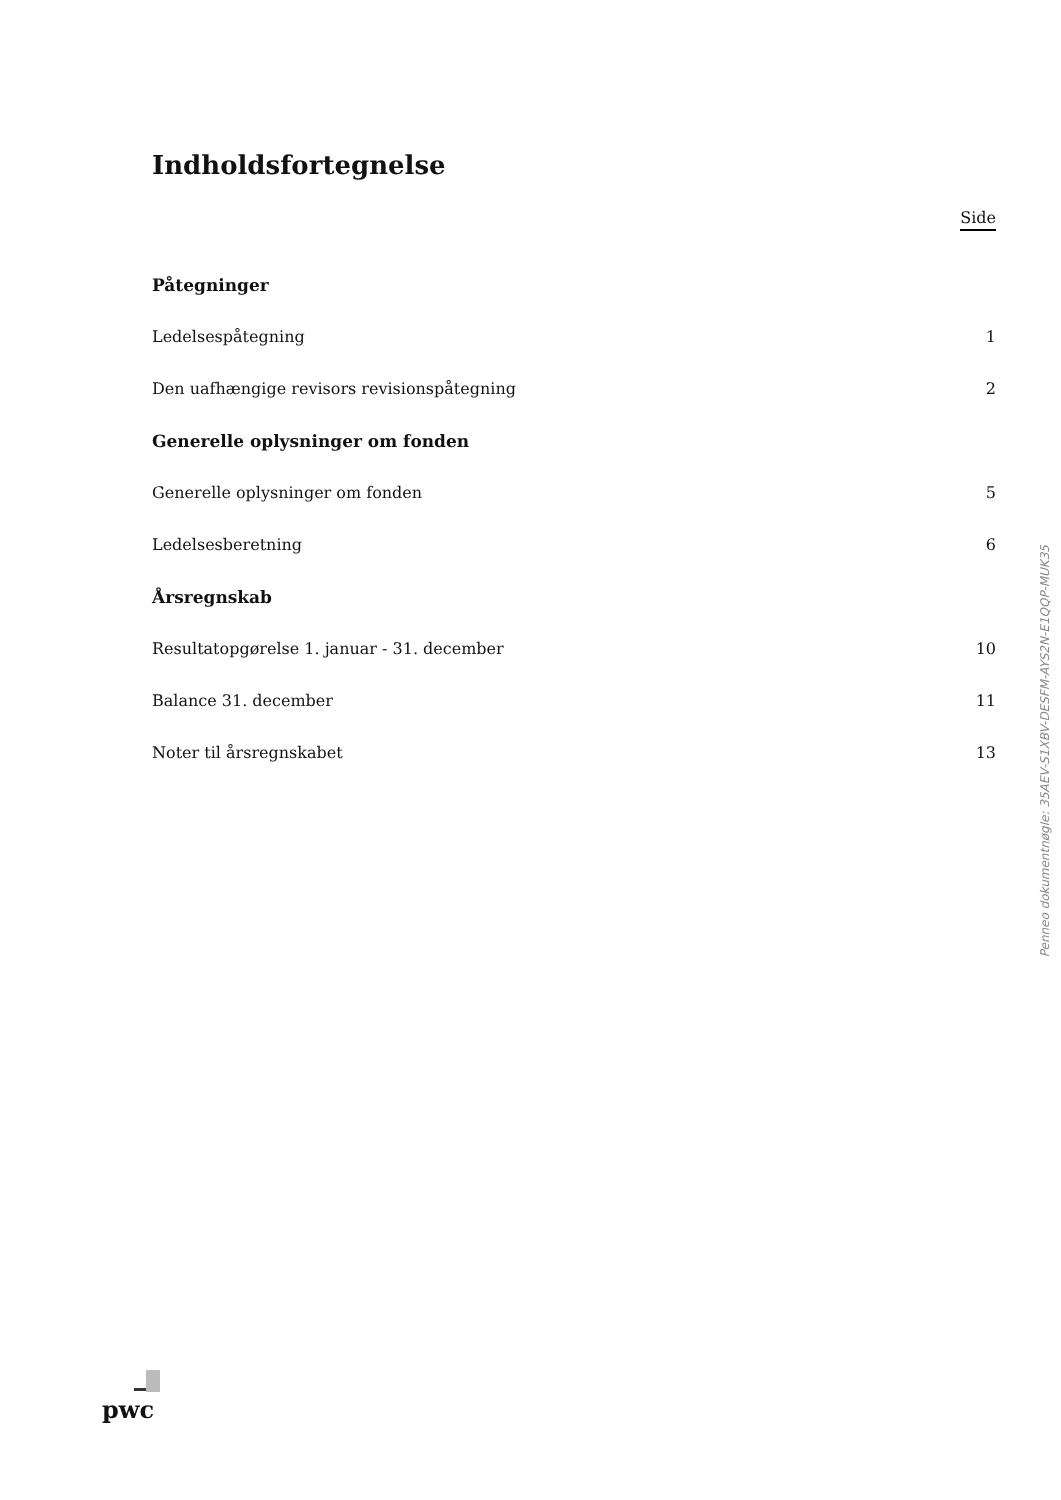Indholdsfortegnelse
Side
Påtegninger
Ledelsespåtegning 1
Den uafhængige revisors revisionspåtegning 2
Generelle oplysninger om fonden
Generelle oplysninger om fonden 5
Ledelsesberetning 6
Årsregnskab
Resultatopgørelse 1. januar - 31. december 10
Balance 31. december 11
Noter til årsregnskabet 13
Penneo dokumentnøgle: 35AEV-S1XBV-DESFM-AYS2N-E1QQP-MUK35
pwc